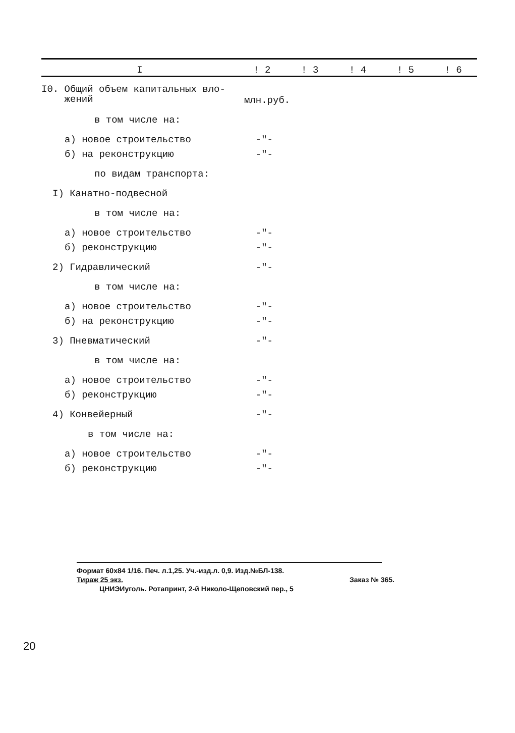| I | ! 2 | ! 3 | ! 4 | ! 5 | ! 6 |
| --- | --- | --- | --- | --- | --- |
| I0. Общий объем капитальных вло- жений | млн.руб. | | | | |
| в том числе на: | | | | | |
| а) новое строительство | -"- | | | | |
| б) на реконструкцию | -"- | | | | |
| по видам транспорта: | | | | | |
| I) Канатно-подвесной | | | | | |
| в том числе на: | | | | | |
| а) новое строительство | -"- | | | | |
| б) реконструкцию | -"- | | | | |
| 2) Гидравлический | -"- | | | | |
| в том числе на: | | | | | |
| а) новое строительство | -"- | | | | |
| б) на реконструкцию | -"- | | | | |
| 3) Пневматический | -"- | | | | |
| в том числе на: | | | | | |
| а) новое строительство | -"- | | | | |
| б) реконструкцию | -"- | | | | |
| 4) Конвейерный | -"- | | | | |
| в том числе на: | | | | | |
| а) новое строительство | -"- | | | | |
| б) реконструкцию | -"- | | | | |
Формат 60х84 1/16. Печ. л.1,25. Уч.-изд.л. 0,9. Изд.№БЛ-138.
Тираж 25 экз. Заказ № 365.
ЦНИЭИуголь. Ротапринт, 2-й Николо-Щеповский пер., 5
20